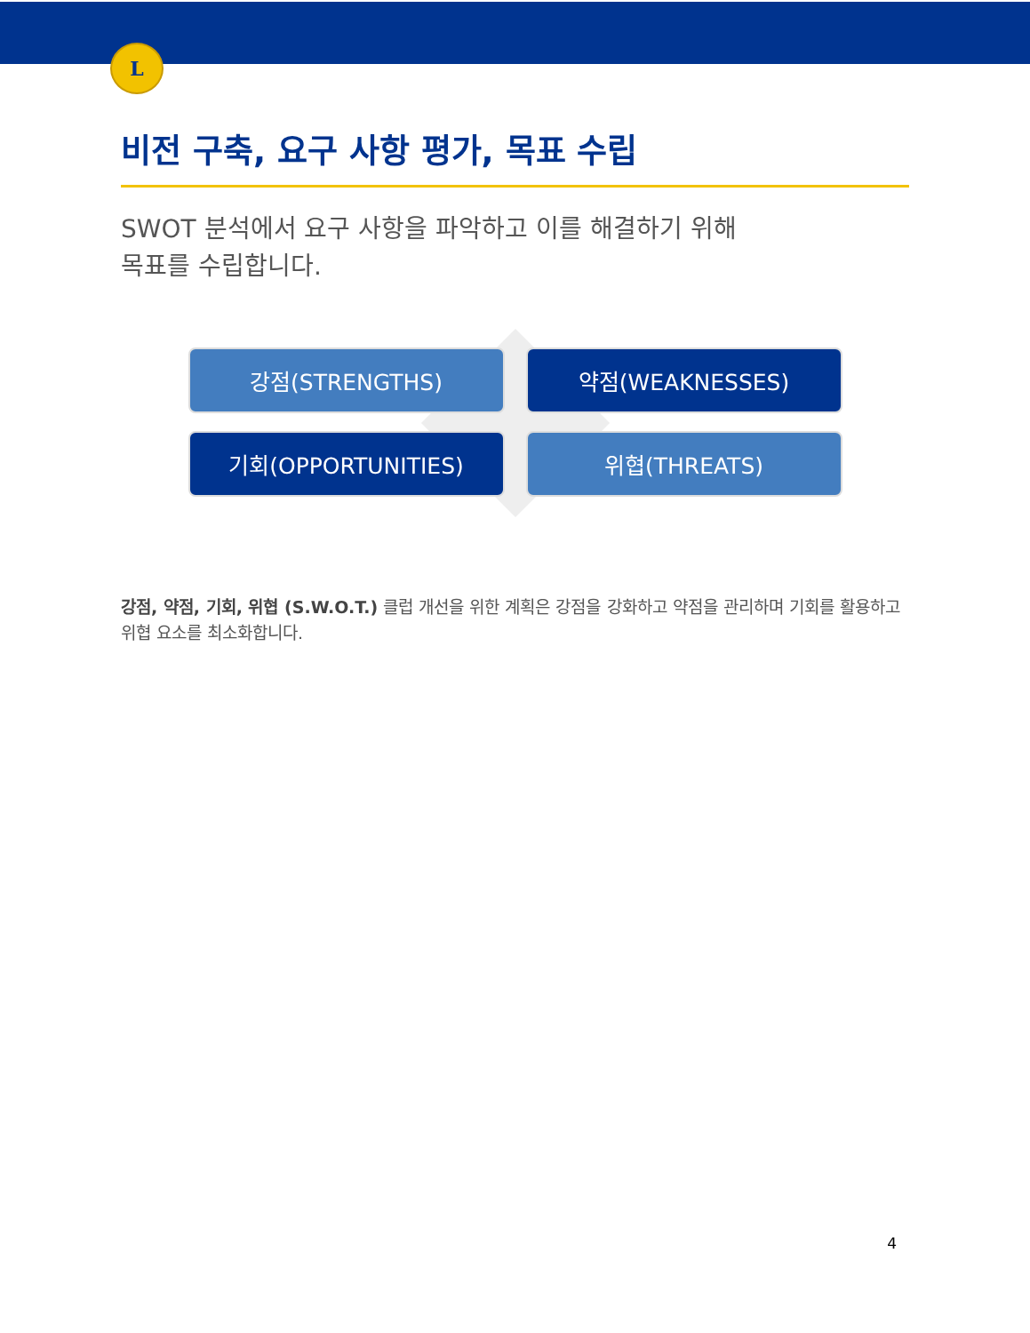L
비전 구축, 요구 사항 평가, 목표 수립
SWOT 분석에서 요구 사항을 파악하고 이를 해결하기 위해
목표를 수립합니다.
강점(STRENGTHS)
약점(WEAKNESSES)
기회(OPPORTUNITIES)
위협(THREATS)
강점, 약점, 기회, 위협 (S.W.O.T.) 클럽 개선을 위한 계획은 강점을 강화하고 약점을 관리하며 기회를 활용하고 위협 요소를 최소화합니다.
4